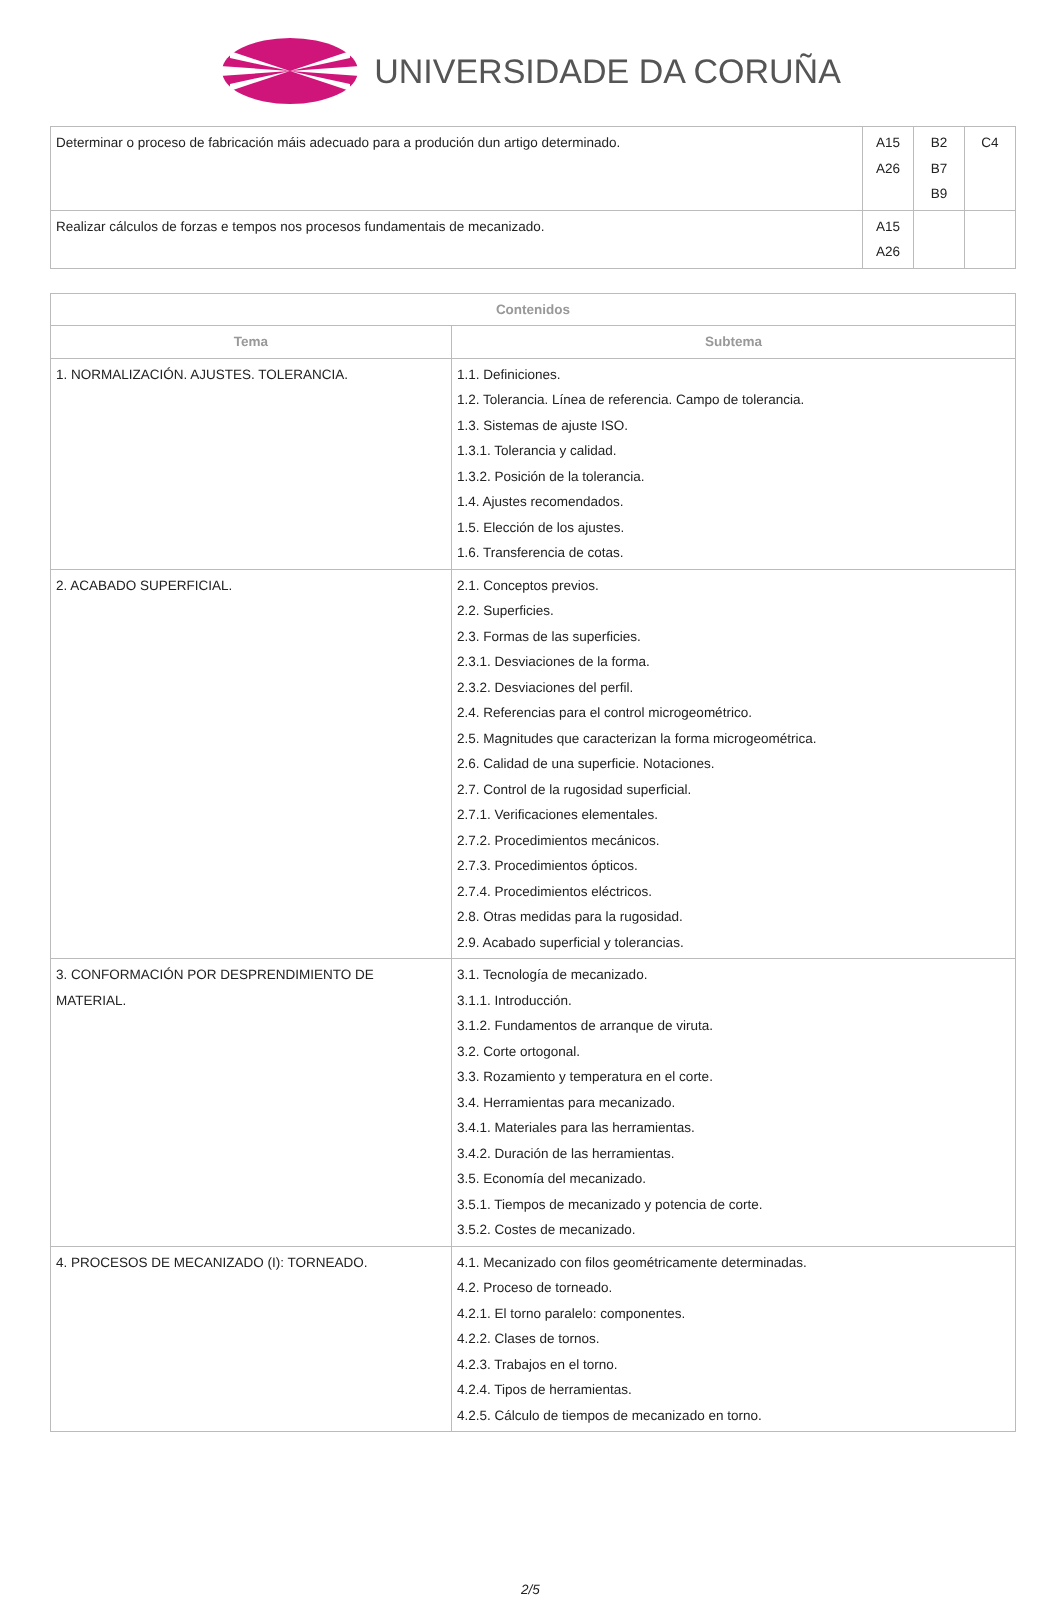UNIVERSIDADE DA CORUÑA
| Determinar o proceso de fabricación máis adecuado para a produción dun artigo determinado. | A15 A26 | B2 B7 B9 | C4 |
| Realizar cálculos de forzas e tempos nos procesos fundamentais de mecanizado. | A15 A26 | | |
| Contenidos | |
| --- | --- |
| Tema | Subtema |
| 1. NORMALIZACIÓN. AJUSTES. TOLERANCIA. | 1.1. Definiciones. 1.2. Tolerancia. Línea de referencia. Campo de tolerancia. 1.3. Sistemas de ajuste ISO. 1.3.1. Tolerancia y calidad. 1.3.2. Posición de la tolerancia. 1.4. Ajustes recomendados. 1.5. Elección de los ajustes. 1.6. Transferencia de cotas. |
| 2. ACABADO SUPERFICIAL. | 2.1. Conceptos previos. 2.2. Superficies. 2.3. Formas de las superficies. 2.3.1. Desviaciones de la forma. 2.3.2. Desviaciones del perfil. 2.4. Referencias para el control microgeométrico. 2.5. Magnitudes que caracterizan la forma microgeométrica. 2.6. Calidad de una superficie. Notaciones. 2.7. Control de la rugosidad superficial. 2.7.1. Verificaciones elementales. 2.7.2. Procedimientos mecánicos. 2.7.3. Procedimientos ópticos. 2.7.4. Procedimientos eléctricos. 2.8. Otras medidas para la rugosidad. 2.9. Acabado superficial y tolerancias. |
| 3. CONFORMACIÓN POR DESPRENDIMIENTO DE MATERIAL. | 3.1. Tecnología de mecanizado. 3.1.1. Introducción. 3.1.2. Fundamentos de arranque de viruta. 3.2. Corte ortogonal. 3.3. Rozamiento y temperatura en el corte. 3.4. Herramientas para mecanizado. 3.4.1. Materiales para las herramientas. 3.4.2. Duración de las herramientas. 3.5. Economía del mecanizado. 3.5.1. Tiempos de mecanizado y potencia de corte. 3.5.2. Costes de mecanizado. |
| 4. PROCESOS DE MECANIZADO (I): TORNEADO. | 4.1. Mecanizado con filos geométricamente determinadas. 4.2. Proceso de torneado. 4.2.1. El torno paralelo: componentes. 4.2.2. Clases de tornos. 4.2.3. Trabajos en el torno. 4.2.4. Tipos de herramientas. 4.2.5. Cálculo de tiempos de mecanizado en torno. |
2/5